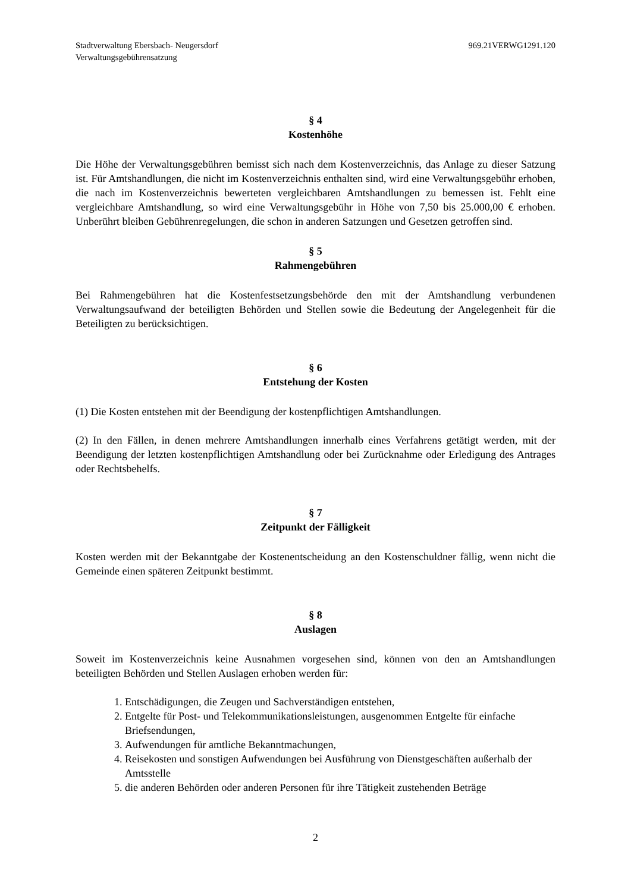Stadtverwaltung Ebersbach- Neugersdorf
Verwaltungsgebührensatzung
969.21VERWG1291.120
§ 4
Kostenhöhe
Die Höhe der Verwaltungsgebühren bemisst sich nach dem Kostenverzeichnis, das Anlage zu dieser Satzung ist. Für Amtshandlungen, die nicht im Kostenverzeichnis enthalten sind, wird eine Verwaltungsgebühr erhoben, die nach im Kostenverzeichnis bewerteten vergleichbaren Amtshandlungen zu bemessen ist. Fehlt eine vergleichbare Amtshandlung, so wird eine Verwaltungsgebühr in Höhe von 7,50 bis 25.000,00 € erhoben. Unberührt bleiben Gebührenregelungen, die schon in anderen Satzungen und Gesetzen getroffen sind.
§ 5
Rahmengebühren
Bei Rahmengebühren hat die Kostenfestsetzungsbehörde den mit der Amtshandlung verbundenen Verwaltungsaufwand der beteiligten Behörden und Stellen sowie die Bedeutung der Angelegenheit für die Beteiligten zu berücksichtigen.
§ 6
Entstehung der Kosten
(1) Die Kosten entstehen mit der Beendigung der kostenpflichtigen Amtshandlungen.
(2) In den Fällen, in denen mehrere Amtshandlungen innerhalb eines Verfahrens getätigt werden, mit der Beendigung der letzten kostenpflichtigen Amtshandlung oder bei Zurücknahme oder Erledigung des Antrages oder Rechtsbehelfs.
§ 7
Zeitpunkt der Fälligkeit
Kosten werden mit der Bekanntgabe der Kostenentscheidung an den Kostenschuldner fällig, wenn nicht die Gemeinde einen späteren Zeitpunkt bestimmt.
§ 8
Auslagen
Soweit im Kostenverzeichnis keine Ausnahmen vorgesehen sind, können von den an Amtshandlungen beteiligten Behörden und Stellen Auslagen erhoben werden für:
1. Entschädigungen, die Zeugen und Sachverständigen entstehen,
2. Entgelte für Post- und Telekommunikationsleistungen, ausgenommen Entgelte für einfache Briefsendungen,
3. Aufwendungen für amtliche Bekanntmachungen,
4. Reisekosten und sonstigen Aufwendungen bei Ausführung von Dienstgeschäften außerhalb der Amtsstelle
5. die anderen Behörden oder anderen Personen für ihre Tätigkeit zustehenden Beträge
2